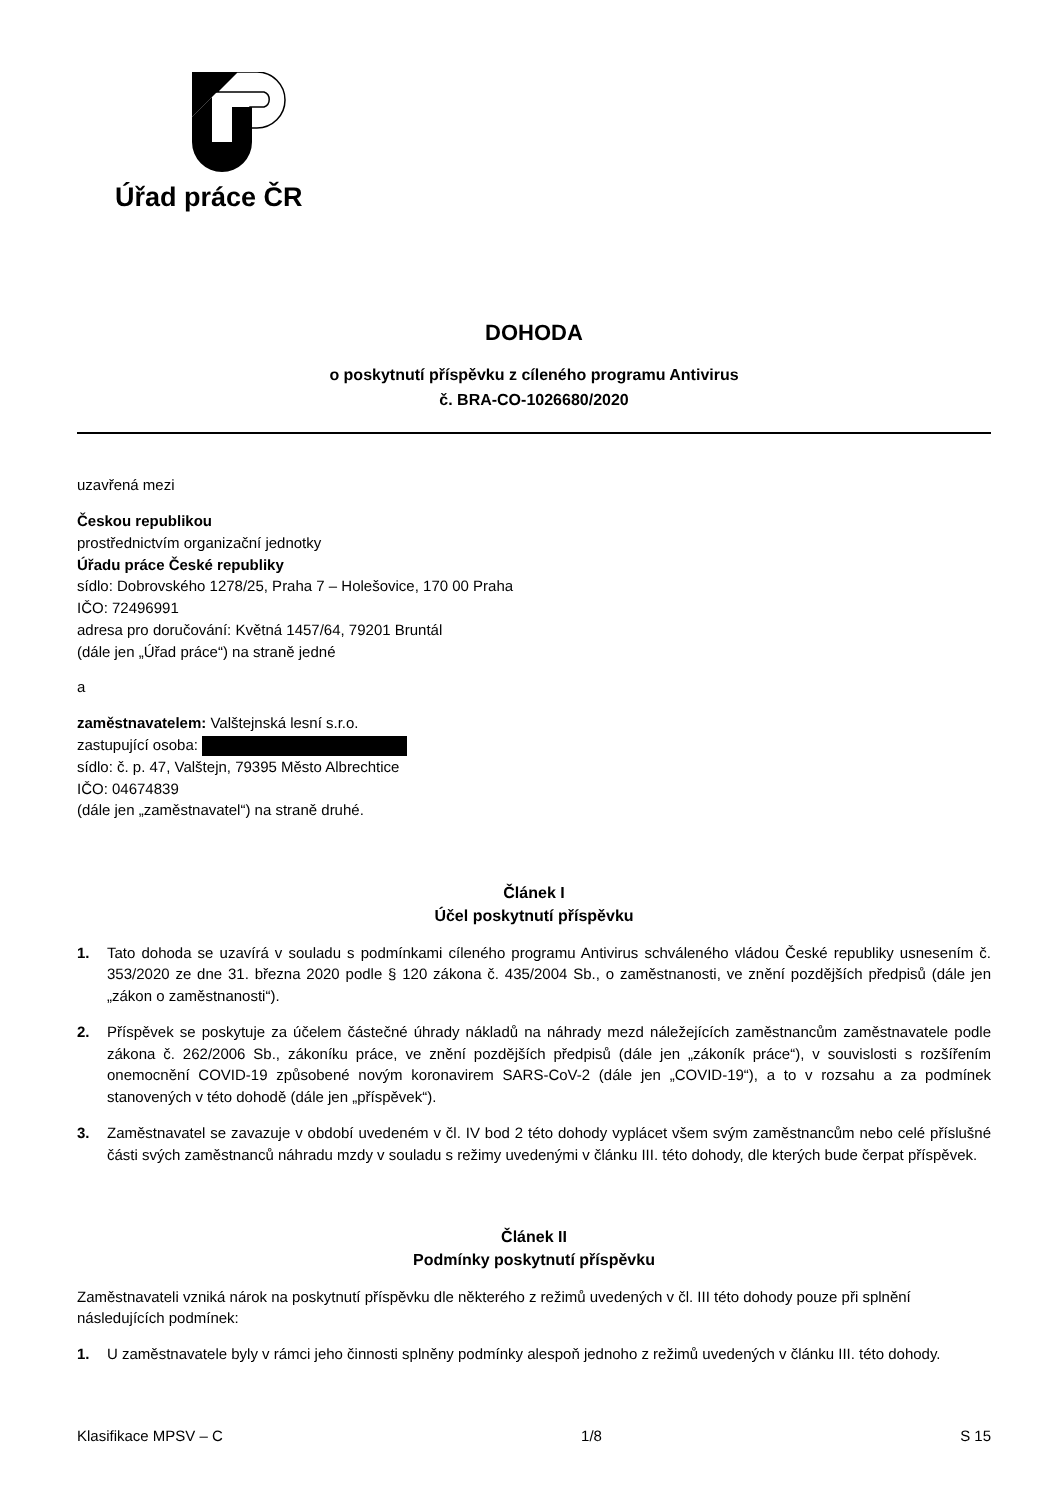Úřad práce ČR
DOHODA
o poskytnutí příspěvku z cíleného programu Antivirus
č. BRA-CO-1026680/2020
uzavřená mezi
Českou republikou
prostřednictvím organizační jednotky
Úřadu práce České republiky
sídlo: Dobrovského 1278/25, Praha 7 – Holešovice, 170 00 Praha
IČO: 72496991
adresa pro doručování: Květná 1457/64, 79201 Bruntál
(dále jen „Úřad práce“) na straně jedné
a
zaměstnavatelem: Valštejnská lesní s.r.o.
zastupující osoba:
sídlo: č. p. 47, Valštejn, 79395 Město Albrechtice
IČO: 04674839
(dále jen „zaměstnavatel“) na straně druhé.
Článek I
Účel poskytnutí příspěvku
1. Tato dohoda se uzavírá v souladu s podmínkami cíleného programu Antivirus schváleného vládou České republiky usnesením č. 353/2020 ze dne 31. března 2020 podle § 120 zákona č. 435/2004 Sb., o zaměstnanosti, ve znění pozdějších předpisů (dále jen „zákon o zaměstnanosti“).
2. Příspěvek se poskytuje za účelem částečné úhrady nákladů na náhrady mezd náležejících zaměstnancům zaměstnavatele podle zákona č. 262/2006 Sb., zákoníku práce, ve znění pozdějších předpisů (dále jen „zákoník práce“), v souvislosti s rozšířením onemocnění COVID-19 způsobené novým koronavirem SARS-CoV-2 (dále jen „COVID-19“), a to v rozsahu a za podmínek stanovených v této dohodě (dále jen „příspěvek“).
3. Zaměstnavatel se zavazuje v období uvedeném v čl. IV bod 2 této dohody vyplácet všem svým zaměstnancům nebo celé příslušné části svých zaměstnanců náhradu mzdy v souladu s režimy uvedenými v článku III. této dohody, dle kterých bude čerpat příspěvek.
Článek II
Podmínky poskytnutí příspěvku
Zaměstnavateli vzniká nárok na poskytnutí příspěvku dle některého z režimů uvedených v čl. III této dohody pouze při splnění následujících podmínek:
1. U zaměstnavatele byly v rámci jeho činnosti splněny podmínky alespoň jednoho z režimů uvedených v článku III. této dohody.
Klasifikace MPSV – C 1/8 S 15